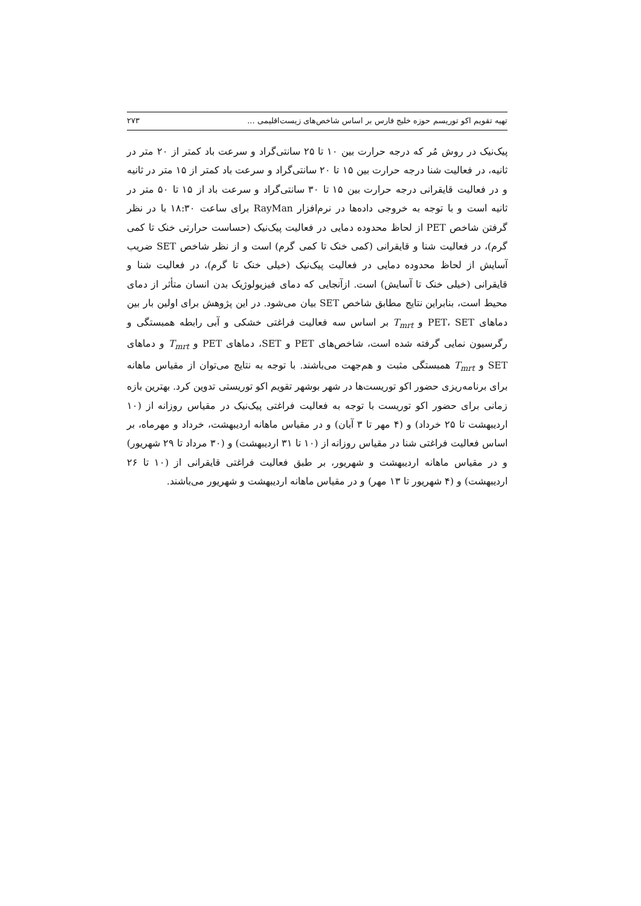تهیه تقویم اکو توریسم حوزه خلیج فارس بر اساس شاخص‌های زیست‌اقلیمی ... ۲۷۳
پیک‌نیک در روش مُر که درجه حرارت بین ۱۰ تا ۲۵ سانتی‌گراد و سرعت باد کمتر از ۲۰ متر در ثانیه، در فعالیت شنا درجه حرارت بین ۱۵ تا ۲۰ سانتی‌گراد و سرعت باد کمتر از ۱۵ متر در ثانیه و در فعالیت قایقرانی درجه حرارت بین ۱۵ تا ۳۰ سانتی‌گراد و سرعت باد از ۱۵ تا ۵۰ متر در ثانیه است و با توجه به خروجی داده‌ها در نرم‌افزار RayMan برای ساعت ۱۸:۳۰ با در نظر گرفتن شاخص PET از لحاظ محدوده دمایی در فعالیت پیک‌نیک (حساست حرارتی خنک تا کمی گرم)، در فعالیت شنا و قایقرانی (کمی خنک تا کمی گرم) است و از نظر شاخص SET ضریب آسایش از لحاظ محدوده دمایی در فعالیت پیک‌نیک (خیلی خنک تا گرم)، در فعالیت شنا و قایقرانی (خیلی خنک تا آسایش) است. ازآنجایی که دمای فیزیولوژیک بدن انسان متأثر از دمای محیط است، بنابراین نتایج مطابق شاخص SET بیان می‌شود. در این پژوهش برای اولین بار بین دماهای PET، SET و T<sub>mrt</sub> بر اساس سه فعالیت فراغتی خشکی و آبی رابطه همبستگی و رگرسیون نمایی گرفته شده است، شاخص‌های PET و SET، دماهای PET و T<sub>mrt</sub> و دماهای SET و T<sub>mrt</sub> همبستگی مثبت و هم‌جهت می‌باشند. با توجه به نتایج می‌توان از مقیاس ماهانه برای برنامه‌ریزی حضور اکو توریست‌ها در شهر بوشهر تقویم اکو توریستی تدوین کرد. بهترین بازه زمانی برای حضور اکو توریست با توجه به فعالیت فراغتی پیک‌نیک در مقیاس روزانه از (۱۰ اردیبهشت تا ۲۵ خرداد) و (۴ مهر تا ۳ آبان) و در مقیاس ماهانه اردیبهشت، خرداد و مهرماه، بر اساس فعالیت فراغتی شنا در مقیاس روزانه از (۱۰ تا ۳۱ اردیبهشت) و (۳۰ مرداد تا ۲۹ شهریور) و در مقیاس ماهانه اردیبهشت و شهریور، بر طبق فعالیت فراغتی قایقرانی از (۱۰ تا ۲۶ اردیبهشت) و (۴ شهریور تا ۱۳ مهر) و در مقیاس ماهانه اردیبهشت و شهریور می‌باشند.